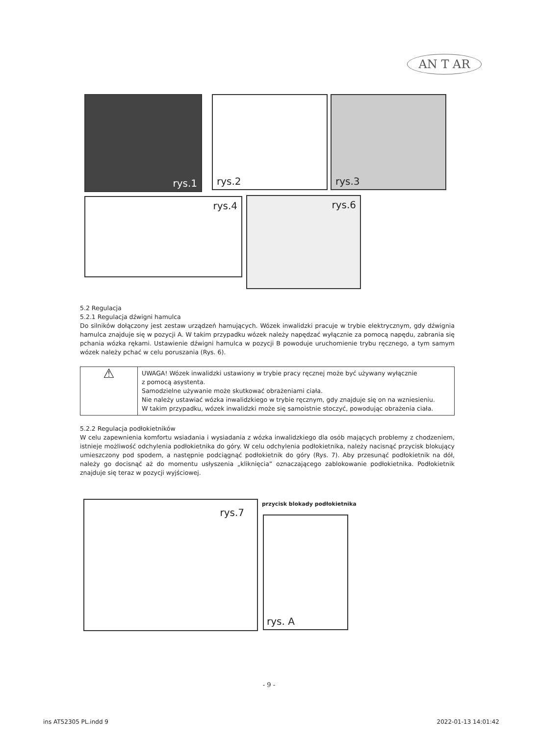AN T AR
rys.1 rys.2 rys.3
rys.4 rys.6
5.2 Regulacja
5.2.1 Regulacja dźwigni hamulca
Do silników dołączony jest zestaw urządzeń hamujących. Wózek inwalidzki pracuje w trybie elektrycznym, gdy dźwignia hamulca znajduje się w pozycji A. W takim przypadku wózek należy napędzać wyłącznie za pomocą napędu, zabrania się pchania wózka rękami. Ustawienie dźwigni hamulca w pozycji B powoduje uruchomienie trybu ręcznego, a tym samym wózek należy pchać w celu poruszania (Rys. 6).
| ⚠ | UWAGA! Wózek inwalidzki ustawiony w trybie pracy ręcznej może być używany wyłącznie z pomocą asystenta. Samodzielne używanie może skutkować obrażeniami ciała. Nie należy ustawiać wózka inwalidzkiego w trybie ręcznym, gdy znajduje się on na wzniesieniu. W takim przypadku, wózek inwalidzki może się samoistnie stoczyć, powodując obrażenia ciała. |
5.2.2 Regulacja podłokietników
W celu zapewnienia komfortu wsiadania i wysiadania z wózka inwalidzkiego dla osób mających problemy z chodzeniem, istnieje możliwość odchylenia podłokietnika do góry. W celu odchylenia podłokietnika, należy nacisnąć przycisk blokujący umieszczony pod spodem, a następnie podciągnąć podłokietnik do góry (Rys. 7). Aby przesunąć podłokietnik na dół, należy go docisnąć aż do momentu usłyszenia „kliknięcia” oznaczającego zablokowanie podłokietnika. Podłokietnik znajduje się teraz w pozycji wyjściowej.
rys.7 przycisk blokady podłokietnika
rys. A
- 9 -
ins AT52305 PL.indd 9 2022-01-13 14:01:42